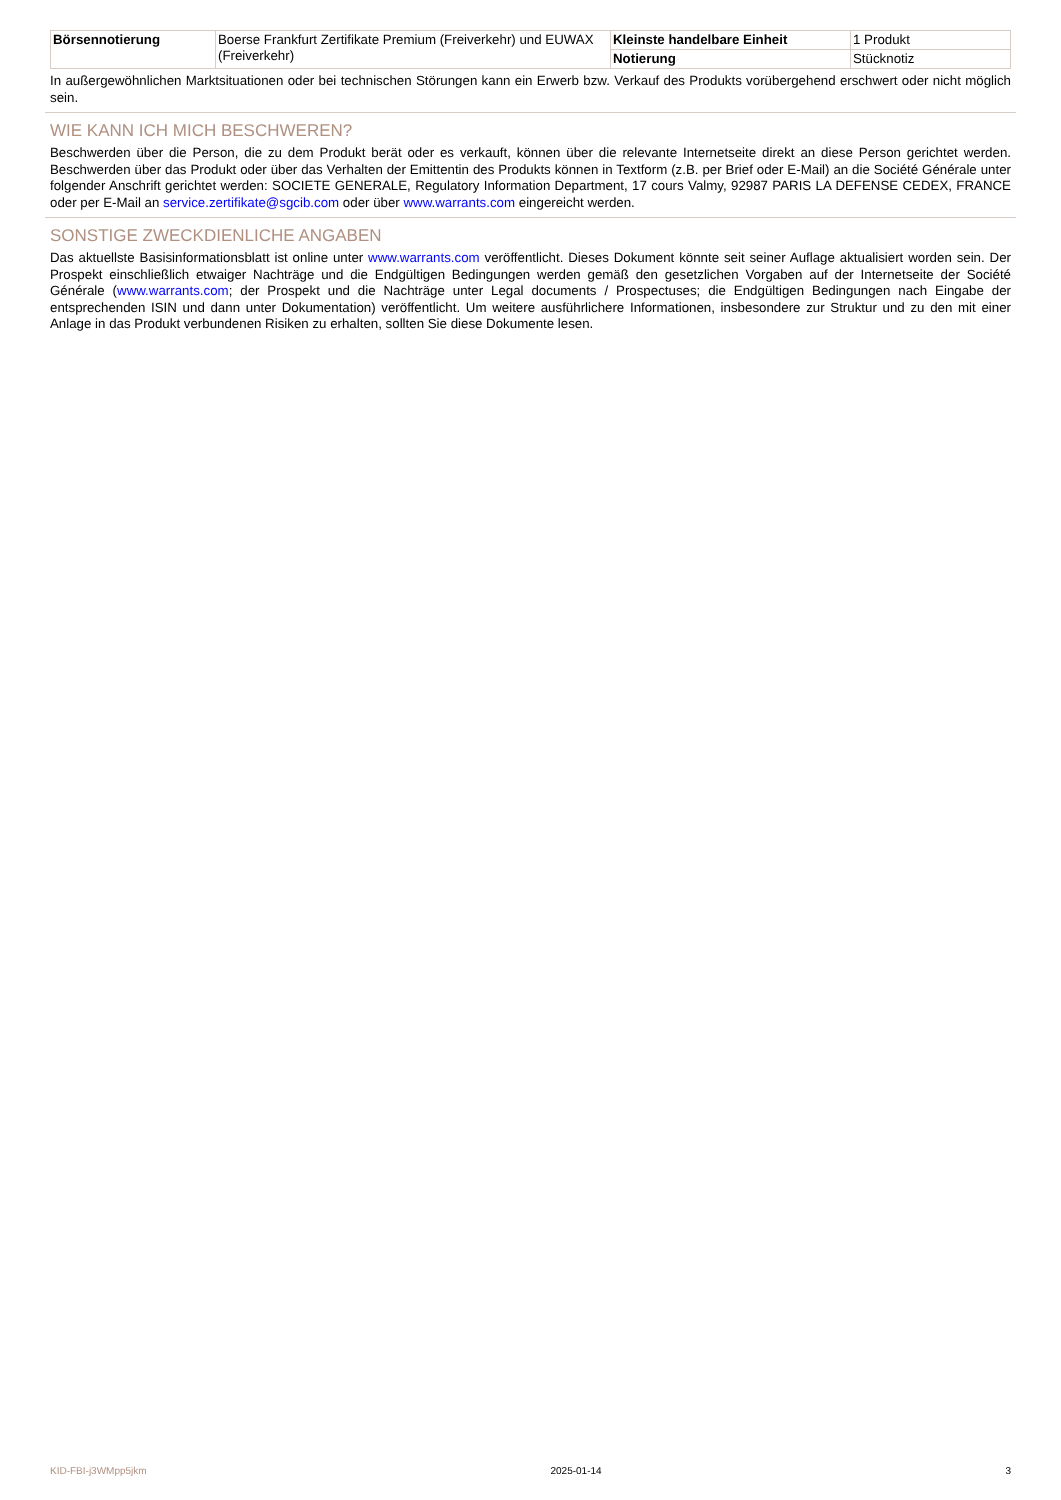| Börsennotierung | Boerse Frankfurt Zertifikate Premium (Freiverkehr) und EUWAX (Freiverkehr) | Kleinste handelbare Einheit | 1 Produkt |
| | | Notierung | Stücknotiz |
In außergewöhnlichen Marktsituationen oder bei technischen Störungen kann ein Erwerb bzw. Verkauf des Produkts vorübergehend erschwert oder nicht möglich sein.
WIE KANN ICH MICH BESCHWEREN?
Beschwerden über die Person, die zu dem Produkt berät oder es verkauft, können über die relevante Internetseite direkt an diese Person gerichtet werden. Beschwerden über das Produkt oder über das Verhalten der Emittentin des Produkts können in Textform (z.B. per Brief oder E-Mail) an die Société Générale unter folgender Anschrift gerichtet werden: SOCIETE GENERALE, Regulatory Information Department, 17 cours Valmy, 92987 PARIS LA DEFENSE CEDEX, FRANCE oder per E-Mail an service.zertifikate@sgcib.com oder über www.warrants.com eingereicht werden.
SONSTIGE ZWECKDIENLICHE ANGABEN
Das aktuellste Basisinformationsblatt ist online unter www.warrants.com veröffentlicht. Dieses Dokument könnte seit seiner Auflage aktualisiert worden sein. Der Prospekt einschließlich etwaiger Nachträge und die Endgültigen Bedingungen werden gemäß den gesetzlichen Vorgaben auf der Internetseite der Société Générale (www.warrants.com; der Prospekt und die Nachträge unter Legal documents / Prospectuses; die Endgültigen Bedingungen nach Eingabe der entsprechenden ISIN und dann unter Dokumentation) veröffentlicht. Um weitere ausführlichere Informationen, insbesondere zur Struktur und zu den mit einer Anlage in das Produkt verbundenen Risiken zu erhalten, sollten Sie diese Dokumente lesen.
KID-FBI-j3WMpp5jkm 2025-01-14 3